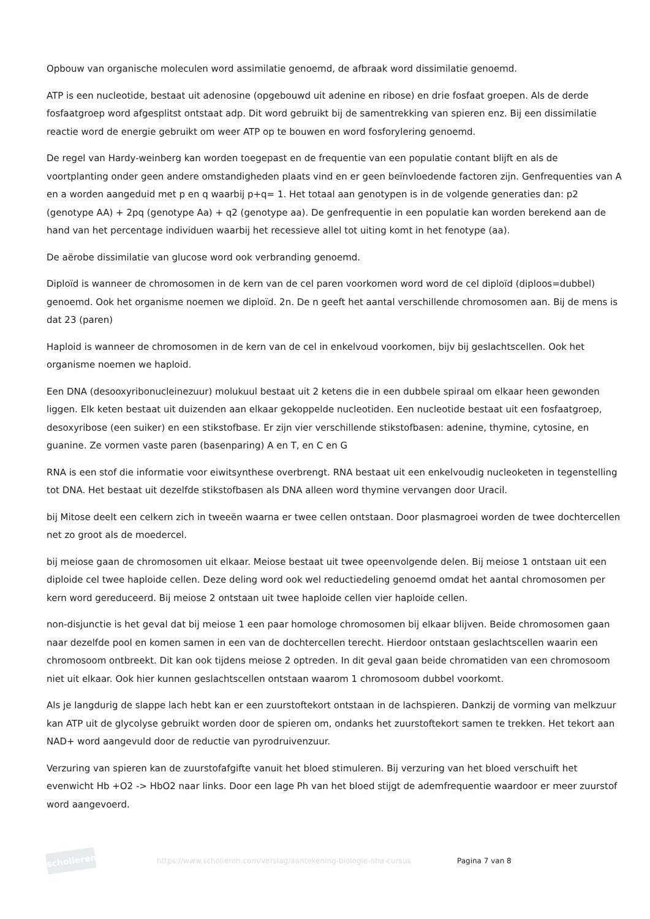Opbouw van organische moleculen word assimilatie genoemd, de afbraak word dissimilatie genoemd.
ATP is een nucleotide, bestaat uit adenosine (opgebouwd uit adenine en ribose) en drie fosfaat groepen. Als de derde fosfaatgroep word afgesplitst ontstaat adp. Dit word gebruikt bij de samentrekking van spieren enz. Bij een dissimilatie reactie word de energie gebruikt om weer ATP op te bouwen en word fosforylering genoemd.
De regel van Hardy-weinberg kan worden toegepast en de frequentie van een populatie contant blijft en als de voortplanting onder geen andere omstandigheden plaats vind en er geen beïnvloedende factoren zijn. Genfrequenties van A en a worden aangeduid met p en q waarbij p+q= 1. Het totaal aan genotypen is in de volgende generaties dan: p2 (genotype AA) + 2pq (genotype Aa) + q2 (genotype aa). De genfrequentie in een populatie kan worden berekend aan de hand van het percentage individuen waarbij het recessieve allel tot uiting komt in het fenotype (aa).
De aërobe dissimilatie van glucose word ook verbranding genoemd.
Diploïd is wanneer de chromosomen in de kern van de cel paren voorkomen word word de cel diploïd (diploos=dubbel) genoemd. Ook het organisme noemen we diploïd. 2n. De n geeft het aantal verschillende chromosomen aan. Bij de mens is dat 23 (paren)
Haploid is wanneer de chromosomen in de kern van de cel in enkelvoud voorkomen, bijv bij geslachtscellen. Ook het organisme noemen we haploid.
Een DNA (desooxyribonucleinezuur) molukuul bestaat uit 2 ketens die in een dubbele spiraal om elkaar heen gewonden liggen. Elk keten bestaat uit duizenden aan elkaar gekoppelde nucleotiden. Een nucleotide bestaat uit een fosfaatgroep, desoxyribose (een suiker) en een stikstofbase. Er zijn vier verschillende stikstofbasen: adenine, thymine, cytosine, en guanine. Ze vormen vaste paren (basenparing) A en T, en C en G
RNA is een stof die informatie voor eiwitsynthese overbrengt. RNA bestaat uit een enkelvoudig nucleoketen in tegenstelling tot DNA. Het bestaat uit dezelfde stikstofbasen als DNA alleen word thymine vervangen door Uracil.
bij Mitose deelt een celkern zich in tweeën waarna er twee cellen ontstaan. Door plasmagroei worden de twee dochtercellen net zo groot als de moedercel.
bij meiose gaan de chromosomen uit elkaar. Meiose bestaat uit twee opeenvolgende delen. Bij meiose 1 ontstaan uit een diploide cel twee haploide cellen. Deze deling word ook wel reductiedeling genoemd omdat het aantal chromosomen per kern word gereduceerd. Bij meiose 2 ontstaan uit twee haploide cellen vier haploide cellen.
non-disjunctie is het geval dat bij meiose 1 een paar homologe chromosomen bij elkaar blijven. Beide chromosomen gaan naar dezelfde pool en komen samen in een van de dochtercellen terecht. Hierdoor ontstaan geslachtscellen waarin een chromosoom ontbreekt. Dit kan ook tijdens meiose 2 optreden. In dit geval gaan beide chromatiden van een chromosoom niet uit elkaar. Ook hier kunnen geslachtscellen ontstaan waarom 1 chromosoom dubbel voorkomt.
Als je langdurig de slappe lach hebt kan er een zuurstoftekort ontstaan in de lachspieren. Dankzij de vorming van melkzuur kan ATP uit de glycolyse gebruikt worden door de spieren om, ondanks het zuurstoftekort samen te trekken. Het tekort aan NAD+ word aangevuld door de reductie van pyrodruivenzuur.
Verzuring van spieren kan de zuurstofafgifte vanuit het bloed stimuleren. Bij verzuring van het bloed verschuift het evenwicht Hb +O2 -> HbO2 naar links. Door een lage Ph van het bloed stijgt de ademfrequentie waardoor er meer zuurstof word aangevoerd.
scholieren
https://www.scholieren.com/verslag/aantekening-biologie-nha-cursus
Pagina 7 van 8